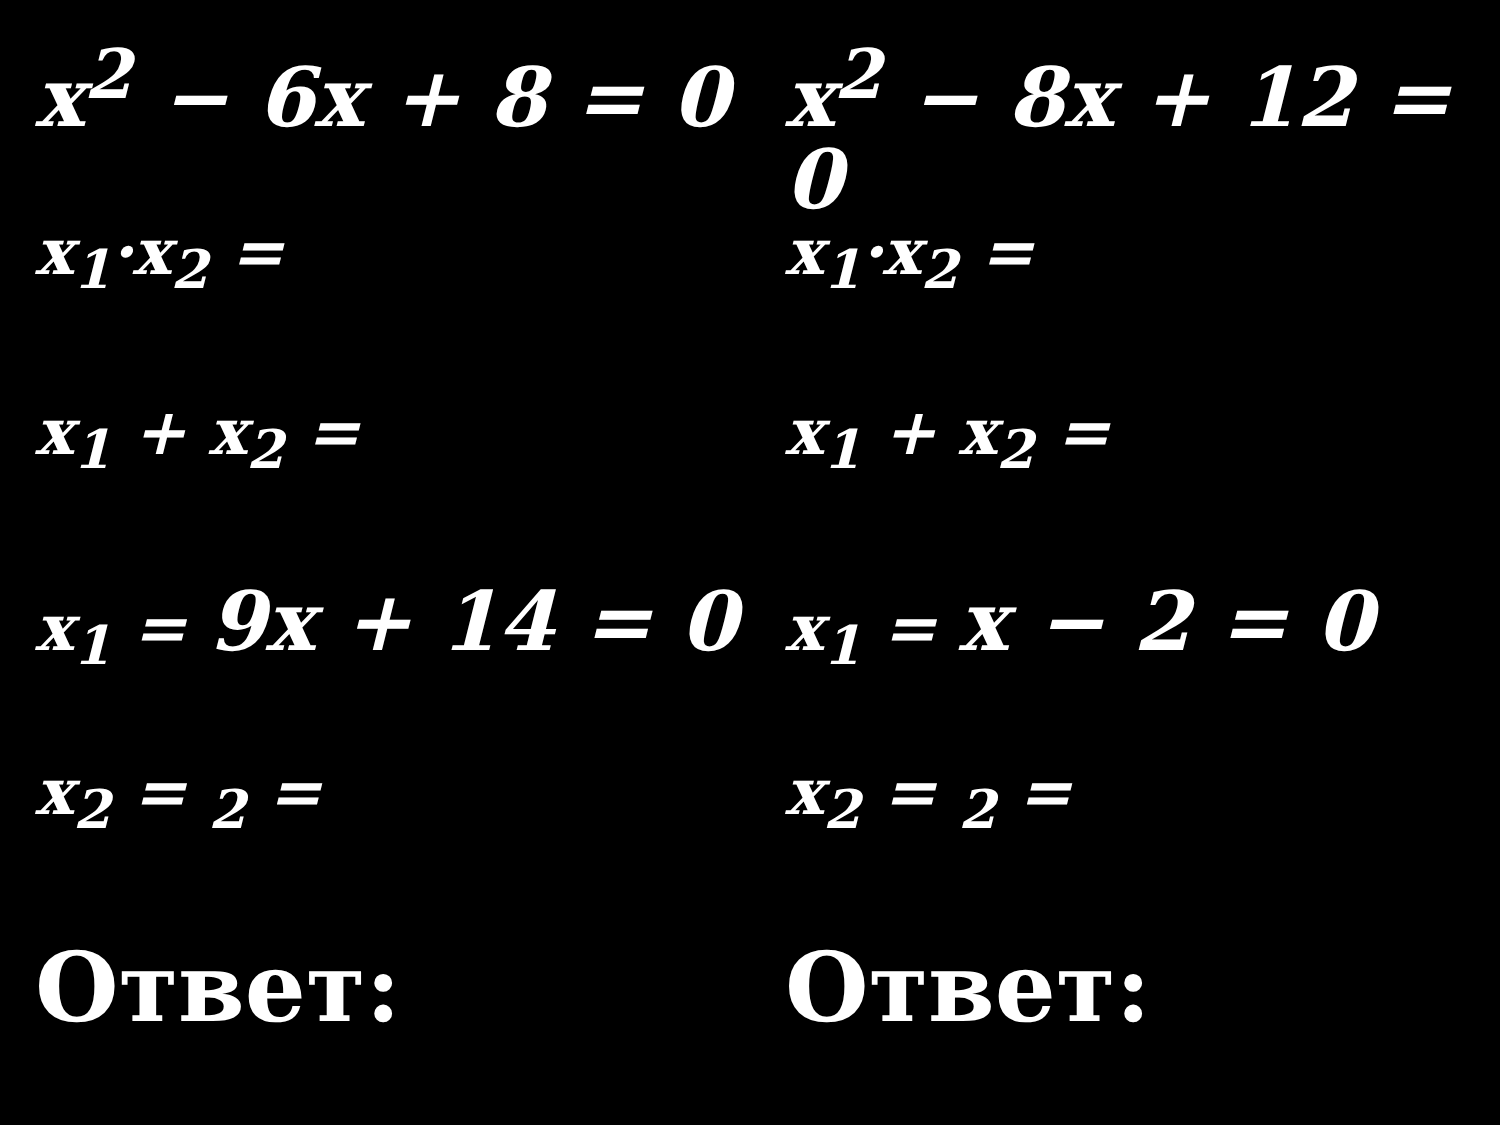x<sup>2</sup> − 6x + 8 = 0
x<sub>1</sub>·x<sub>2</sub> =
x<sub>1</sub> + x<sub>2</sub> =
x<sub>1</sub> = 9x + 14 = 0
x<sub>2</sub> = <sub>2</sub> =
Ответ:
x<sup>2</sup> − 8x + 12 = 0
x<sub>1</sub>·x<sub>2</sub> =
x<sub>1</sub> + x<sub>2</sub> =
x<sub>1</sub> = x − 2 = 0
x<sub>2</sub> = <sub>2</sub> =
Ответ: